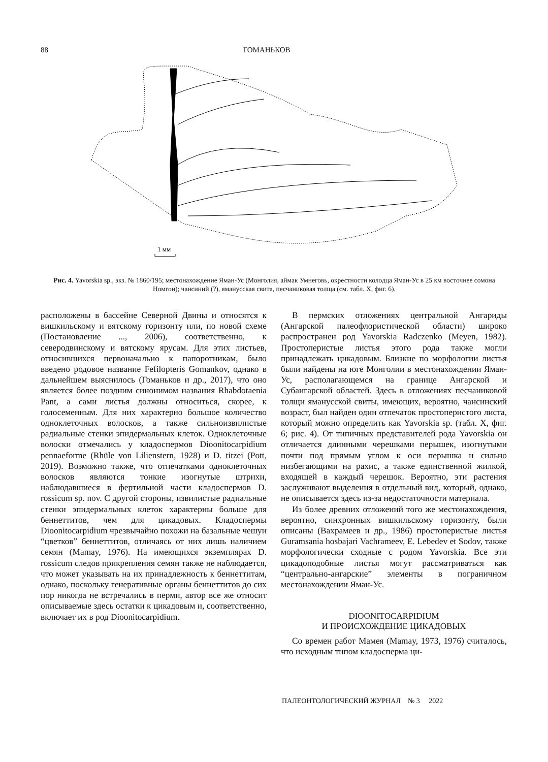88 ГОМАНЬКОВ
1 мм
Рис. 4. Yavorskia sp., экз. № 1860/195; местонахождение Яман-Ус (Монголия, аймак Умнеговь, окрестности колодца Яман-Ус в 25 км восточнее сомона Номгон); чансиний (?), ямануcская свита, песчаниковая толща (см. табл. X, фиг. 6).
расположены в бассейне Северной Двины и относятся к вишкильскому и вятскому горизонту или, по новой схеме (Постановление ..., 2006), соответственно, к северодвинскому и вятскому ярусам. Для этих листьев, относившихся первоначально к папоротникам, было введено родовое название Fefilopteris Gomankov, однако в дальнейшем выяснилось (Гоманьков и др., 2017), что оно является более поздним синонимом названия Rhabdotaenia Pant, а сами листья должны относиться, скорее, к голосеменным. Для них характерно большое количество одноклеточных волосков, а также сильноизвилистые радиальные стенки эпидермальных клеток. Одноклеточные волоски отмечались у кладоспермов Dioonitocarpidium pennaeforme (Rhüle von Lilienstern, 1928) и D. titzei (Pott, 2019). Возможно также, что отпечатками одноклеточных волосков являются тонкие изогнутые штрихи, наблюдавшиеся в фертильной части кладоспермов D. rossicum sp. nov. С другой стороны, извилистые радиальные стенки эпидермальных клеток характерны больше для беннеттитов, чем для цикадовых. Кладоспермы Dioonitocarpidium чрезвычайно похожи на базальные чешуи “цветков” беннеттитов, отличаясь от них лишь наличием семян (Mamay, 1976). На имеющихся экземплярах D. rossicum следов прикрепления семян также не наблюдается, что может указывать на их принадлежность к беннеттитам, однако, поскольку генеративные органы беннеттитов до сих пор никогда не встречались в перми, автор все же относит описываемые здесь остатки к цикадовым и, соответственно, включает их в род Dioonitocarpidium.
В пермских отложениях центральной Ангариды (Ангарской палеофлористической области) широко распространен род Yavorskia Radczenko (Meyen, 1982). Простоперистые листья этого рода также могли принадлежать цикадовым. Близкие по морфологии листья были найдены на юге Монголии в местонахождении Яман-Ус, располагающемся на границе Ангарской и Субангарской областей. Здесь в отложениях песчаниковой толщи ямануcской свиты, имеющих, вероятно, чансинский возраст, был найден один отпечаток простоперистого листа, который можно определить как Yavorskia sp. (табл. X, фиг. 6; рис. 4). От типичных представителей рода Yavorskia он отличается длинными черешками перышек, изогнутыми почти под прямым углом к оси перышка и сильно низбегающими на рахис, а также единственной жилкой, входящей в каждый черешок. Вероятно, эти растения заслуживают выделения в отдельный вид, который, однако, не описывается здесь из-за недостаточности материала.
Из более древних отложений того же местонахождения, вероятно, синхронных вишкильскому горизонту, были описаны (Вахрамеев и др., 1986) простоперистые листья Guramsania hosbajari Vachrameev, E. Lebedev et Sodov, также морфологически сходные с родом Yavorskia. Все эти цикадоподобные листья могут рассматриваться как “центрально-ангарские” элементы в пограничном местонахождении Яман-Ус.
DIOONITOCARPIDIUM
И ПРОИСХОЖДЕНИЕ ЦИКАДОВЫХ
Со времен работ Мамея (Mamay, 1973, 1976) считалось, что исходным типом кладосперма ци-
ПАЛЕОНТОЛОГИЧЕСКИЙ ЖУРНАЛ № 3 2022